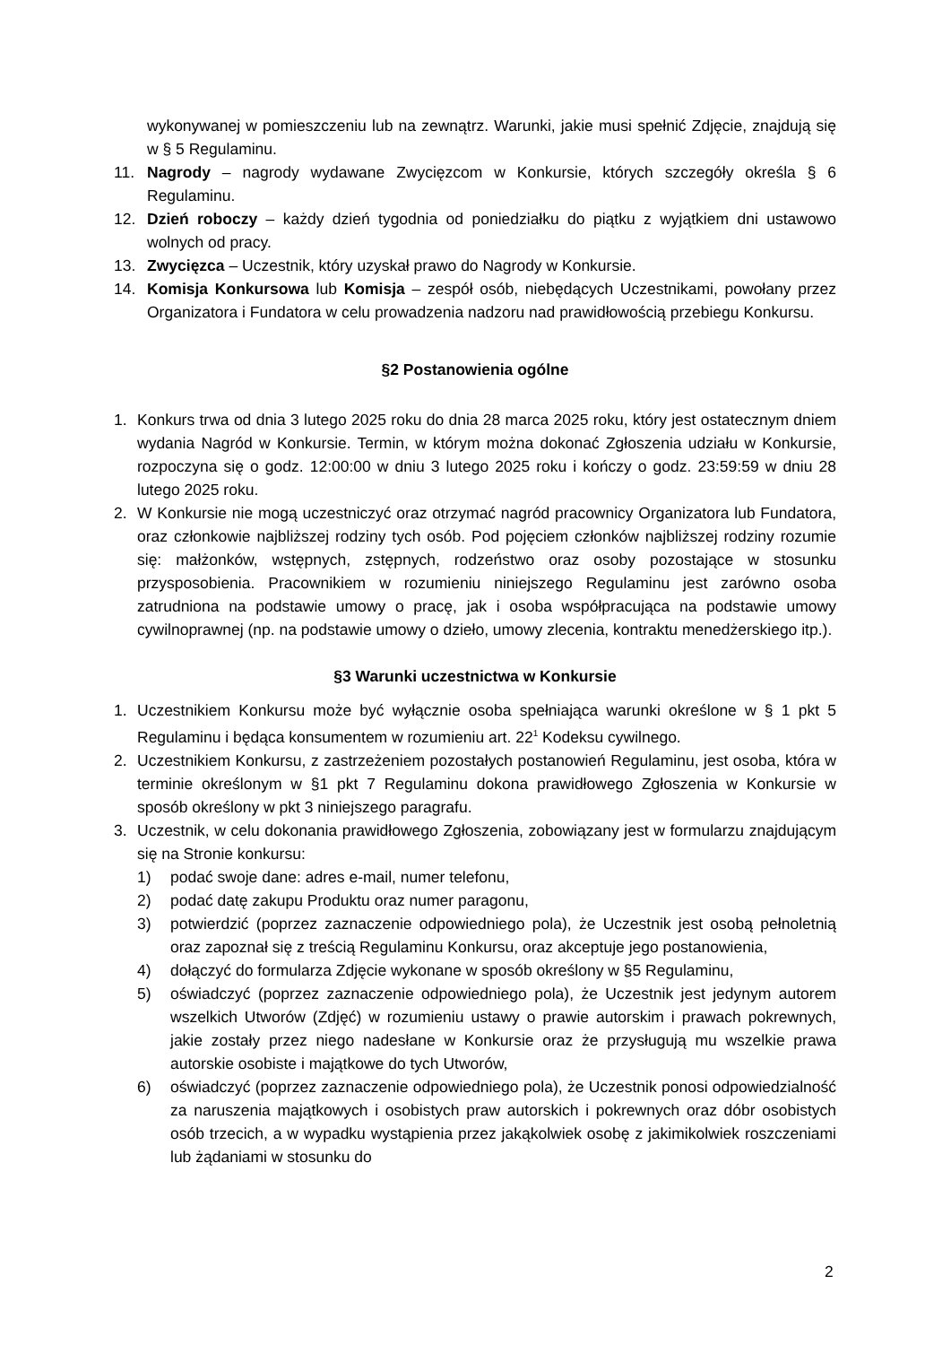wykonywanej w pomieszczeniu lub na zewnątrz. Warunki, jakie musi spełnić Zdjęcie, znajdują się w § 5 Regulaminu.
11. Nagrody – nagrody wydawane Zwycięzcom w Konkursie, których szczegóły określa § 6 Regulaminu.
12. Dzień roboczy – każdy dzień tygodnia od poniedziałku do piątku z wyjątkiem dni ustawowo wolnych od pracy.
13. Zwycięzca – Uczestnik, który uzyskał prawo do Nagrody w Konkursie.
14. Komisja Konkursowa lub Komisja – zespół osób, niebędących Uczestnikami, powołany przez Organizatora i Fundatora w celu prowadzenia nadzoru nad prawidłowością przebiegu Konkursu.
§2 Postanowienia ogólne
1. Konkurs trwa od dnia 3 lutego 2025 roku do dnia 28 marca 2025 roku, który jest ostatecznym dniem wydania Nagród w Konkursie. Termin, w którym można dokonać Zgłoszenia udziału w Konkursie, rozpoczyna się o godz. 12:00:00 w dniu 3 lutego 2025 roku i kończy o godz. 23:59:59 w dniu 28 lutego 2025 roku.
2. W Konkursie nie mogą uczestniczyć oraz otrzymać nagród pracownicy Organizatora lub Fundatora, oraz członkowie najbliższej rodziny tych osób. Pod pojęciem członków najbliższej rodziny rozumie się: małżonków, wstępnych, zstępnych, rodzeństwo oraz osoby pozostające w stosunku przysposobienia. Pracownikiem w rozumieniu niniejszego Regulaminu jest zarówno osoba zatrudniona na podstawie umowy o pracę, jak i osoba współpracująca na podstawie umowy cywilnoprawnej (np. na podstawie umowy o dzieło, umowy zlecenia, kontraktu menedżerskiego itp.).
§3 Warunki uczestnictwa w Konkursie
1. Uczestnikiem Konkursu może być wyłącznie osoba spełniająca warunki określone w § 1 pkt 5 Regulaminu i będąca konsumentem w rozumieniu art. 22<sup>1</sup> Kodeksu cywilnego.
2. Uczestnikiem Konkursu, z zastrzeżeniem pozostałych postanowień Regulaminu, jest osoba, która w terminie określonym w §1 pkt 7 Regulaminu dokona prawidłowego Zgłoszenia w Konkursie w sposób określony w pkt 3 niniejszego paragrafu.
3. Uczestnik, w celu dokonania prawidłowego Zgłoszenia, zobowiązany jest w formularzu znajdującym się na Stronie konkursu:
1) podać swoje dane: adres e-mail, numer telefonu,
2) podać datę zakupu Produktu oraz numer paragonu,
3) potwierdzić (poprzez zaznaczenie odpowiedniego pola), że Uczestnik jest osobą pełnoletnią oraz zapoznał się z treścią Regulaminu Konkursu, oraz akceptuje jego postanowienia,
4) dołączyć do formularza Zdjęcie wykonane w sposób określony w §5 Regulaminu,
5) oświadczyć (poprzez zaznaczenie odpowiedniego pola), że Uczestnik jest jedynym autorem wszelkich Utworów (Zdjęć) w rozumieniu ustawy o prawie autorskim i prawach pokrewnych, jakie zostały przez niego nadesłane w Konkursie oraz że przysługują mu wszelkie prawa autorskie osobiste i majątkowe do tych Utworów,
6) oświadczyć (poprzez zaznaczenie odpowiedniego pola), że Uczestnik ponosi odpowiedzialność za naruszenia majątkowych i osobistych praw autorskich i pokrewnych oraz dóbr osobistych osób trzecich, a w wypadku wystąpienia przez jakąkolwiek osobę z jakimikolwiek roszczeniami lub żądaniami w stosunku do
2